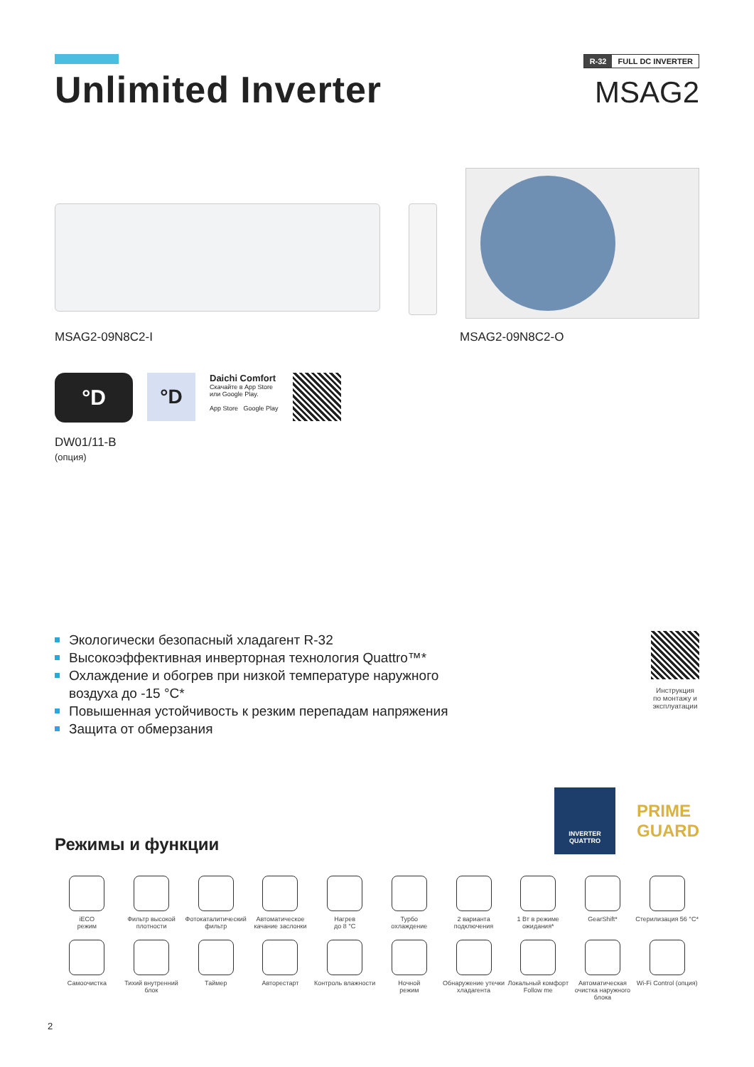Unlimited Inverter
R-32 FULL DC INVERTER
MSAG2
MSAG2-09N8C2-I MSAG2-09N8C2-O
°D
DW01/11-B
(опция)
°D
Daichi Comfort
Скачайте в App Store
или Google Play.
App Store Google Play
Экологически безопасный хладагент R-32
Высокоэффективная инверторная технология Quattro™*
Охлаждение и обогрев при низкой температуре наружного
воздуха до -15 °C*
Повышенная устойчивость к резким перепадам напряжения
Защита от обмерзания
Инструкция
по монтажу и
эксплуатации
Режимы и функции
INVERTER QUATTRO
PRIME
GUARD
iECO
режим
Фильтр высокой плотности
Фотокаталитический фильтр
Автоматическое качание заслонки
Нагрев
до 8 °C
Турбо
охлаждение
2 варианта подключения
1 Вт в режиме ожидания*
GearShift*
Стерилизация 56 °C*
Самоочистка
Тихий внутренний блок
Таймер
Авторестарт
Контроль влажности
Ночной
режим
Обнаружение утечки хладагента
Локальный комфорт Follow me
Автоматическая очистка наружного блока
Wi-Fi Control (опция)
2